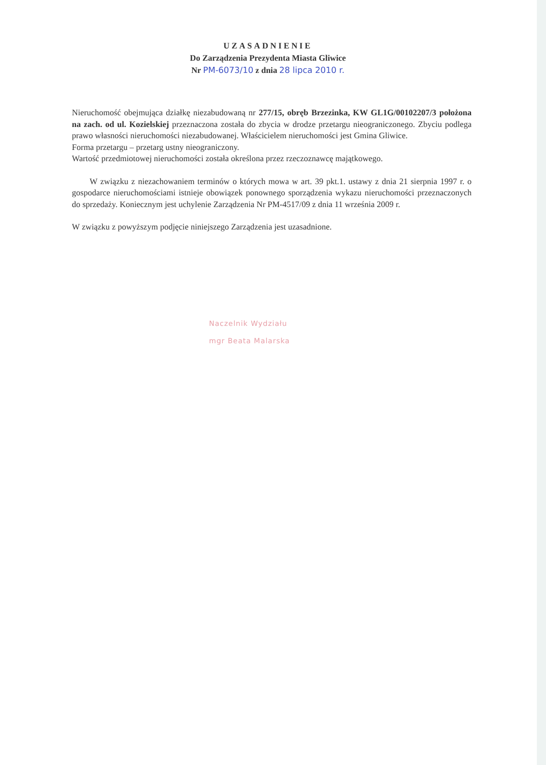UZASADNIENIE
Do Zarządzenia Prezydenta Miasta Gliwice
Nr PM-6073/10 z dnia 28 lipca 2010 r.
Nieruchomość obejmująca działkę niezabudowaną nr 277/15, obręb Brzezinka, KW GL1G/00102207/3 położona na zach. od ul. Kozielskiej przeznaczona została do zbycia w drodze przetargu nieograniczonego. Zbyciu podlega prawo własności nieruchomości niezabudowanej. Właścicielem nieruchomości jest Gmina Gliwice.
Forma przetargu – przetarg ustny nieograniczony.
Wartość przedmiotowej nieruchomości została określona przez rzeczoznawcę majątkowego.
W związku z niezachowaniem terminów o których mowa w art. 39 pkt.1. ustawy z dnia 21 sierpnia 1997 r. o gospodarce nieruchomościami istnieje obowiązek ponownego sporządzenia wykazu nieruchomości przeznaczonych do sprzedaży. Koniecznym jest uchylenie Zarządzenia Nr PM-4517/09 z dnia 11 września 2009 r.
W związku z powyższym podjęcie niniejszego Zarządzenia jest uzasadnione.
Naczelnik Wydziału
mgr Beata Malarska